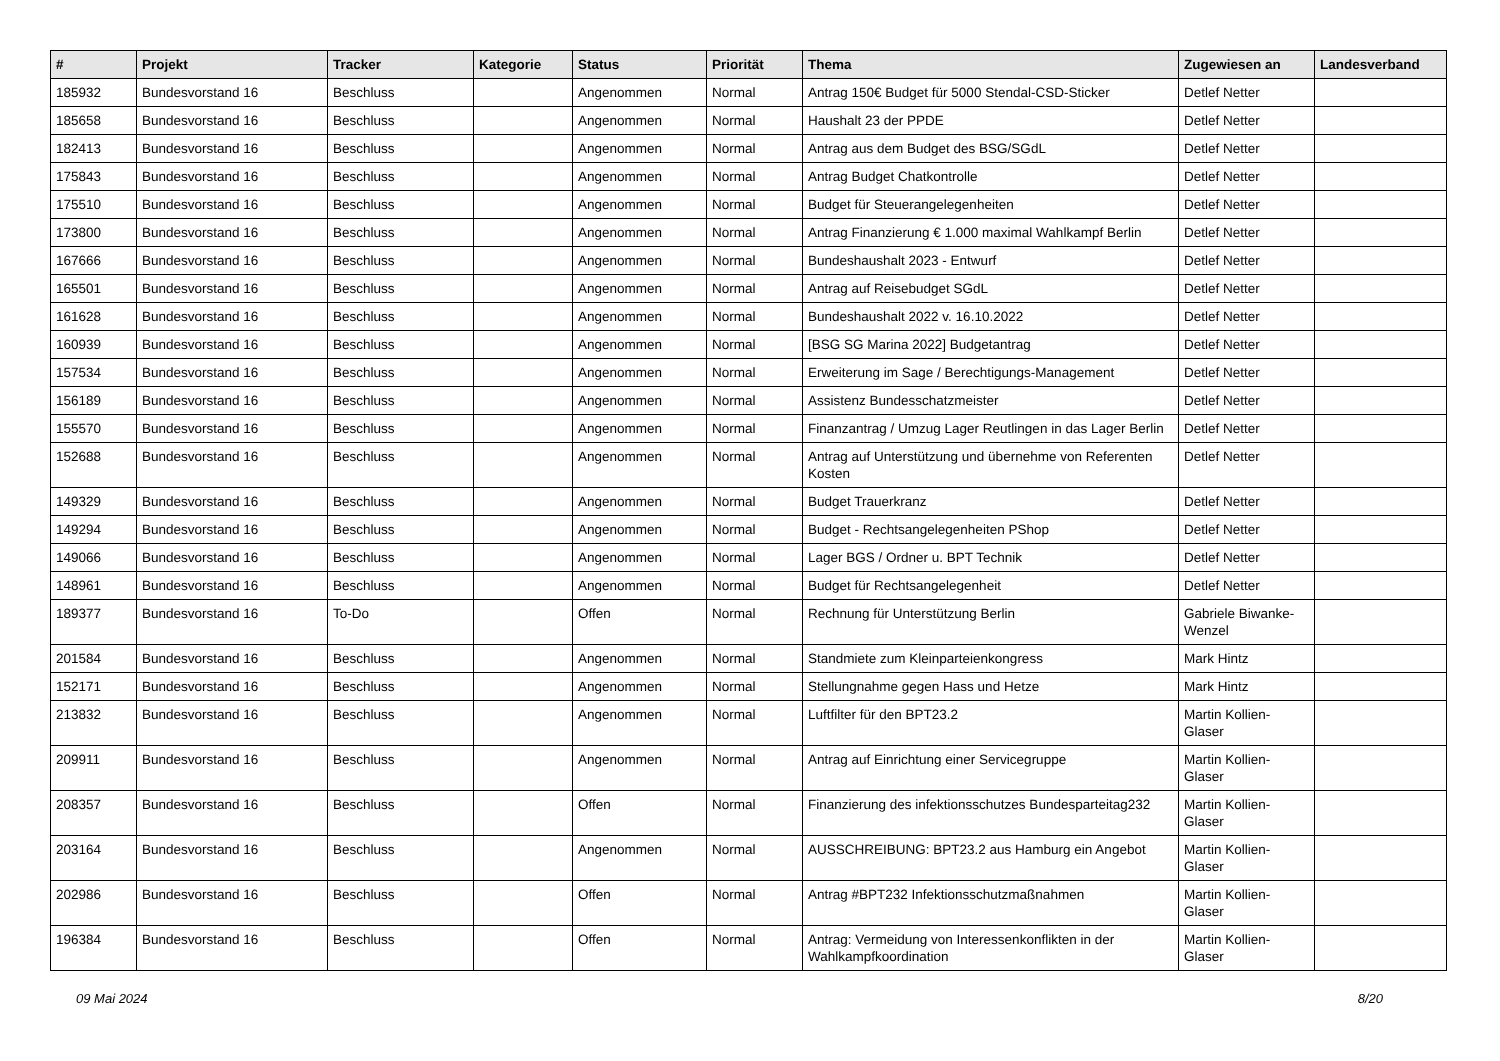| # | Projekt | Tracker | Kategorie | Status | Priorität | Thema | Zugewiesen an | Landesverband |
| --- | --- | --- | --- | --- | --- | --- | --- | --- |
| 185932 | Bundesvorstand 16 | Beschluss | | Angenommen | Normal | Antrag 150€ Budget für 5000 Stendal-CSD-Sticker | Detlef Netter | |
| 185658 | Bundesvorstand 16 | Beschluss | | Angenommen | Normal | Haushalt 23 der PPDE | Detlef Netter | |
| 182413 | Bundesvorstand 16 | Beschluss | | Angenommen | Normal | Antrag aus dem Budget des BSG/SGdL | Detlef Netter | |
| 175843 | Bundesvorstand 16 | Beschluss | | Angenommen | Normal | Antrag Budget Chatkontrolle | Detlef Netter | |
| 175510 | Bundesvorstand 16 | Beschluss | | Angenommen | Normal | Budget für Steuerangelegenheiten | Detlef Netter | |
| 173800 | Bundesvorstand 16 | Beschluss | | Angenommen | Normal | Antrag Finanzierung € 1.000 maximal Wahlkampf Berlin | Detlef Netter | |
| 167666 | Bundesvorstand 16 | Beschluss | | Angenommen | Normal | Bundeshaushalt 2023 - Entwurf | Detlef Netter | |
| 165501 | Bundesvorstand 16 | Beschluss | | Angenommen | Normal | Antrag auf Reisebudget SGdL | Detlef Netter | |
| 161628 | Bundesvorstand 16 | Beschluss | | Angenommen | Normal | Bundeshaushalt 2022 v. 16.10.2022 | Detlef Netter | |
| 160939 | Bundesvorstand 16 | Beschluss | | Angenommen | Normal | [BSG SG Marina 2022] Budgetantrag | Detlef Netter | |
| 157534 | Bundesvorstand 16 | Beschluss | | Angenommen | Normal | Erweiterung im Sage / Berechtigungs-Management | Detlef Netter | |
| 156189 | Bundesvorstand 16 | Beschluss | | Angenommen | Normal | Assistenz Bundesschatzmeister | Detlef Netter | |
| 155570 | Bundesvorstand 16 | Beschluss | | Angenommen | Normal | Finanzantrag / Umzug Lager Reutlingen in das Lager Berlin | Detlef Netter | |
| 152688 | Bundesvorstand 16 | Beschluss | | Angenommen | Normal | Antrag auf Unterstützung und übernehme von Referenten Kosten | Detlef Netter | |
| 149329 | Bundesvorstand 16 | Beschluss | | Angenommen | Normal | Budget Trauerkranz | Detlef Netter | |
| 149294 | Bundesvorstand 16 | Beschluss | | Angenommen | Normal | Budget - Rechtsangelegenheiten PShop | Detlef Netter | |
| 149066 | Bundesvorstand 16 | Beschluss | | Angenommen | Normal | Lager BGS / Ordner u. BPT Technik | Detlef Netter | |
| 148961 | Bundesvorstand 16 | Beschluss | | Angenommen | Normal | Budget für Rechtsangelegenheit | Detlef Netter | |
| 189377 | Bundesvorstand 16 | To-Do | | Offen | Normal | Rechnung für Unterstützung Berlin | Gabriele Biwanke-Wenzel | |
| 201584 | Bundesvorstand 16 | Beschluss | | Angenommen | Normal | Standmiete zum Kleinparteienkongress | Mark Hintz | |
| 152171 | Bundesvorstand 16 | Beschluss | | Angenommen | Normal | Stellungnahme gegen Hass und Hetze | Mark Hintz | |
| 213832 | Bundesvorstand 16 | Beschluss | | Angenommen | Normal | Luftfilter für den BPT23.2 | Martin Kollien-Glaser | |
| 209911 | Bundesvorstand 16 | Beschluss | | Angenommen | Normal | Antrag auf Einrichtung einer Servicegruppe | Martin Kollien-Glaser | |
| 208357 | Bundesvorstand 16 | Beschluss | | Offen | Normal | Finanzierung des infektionsschutzes Bundesparteitag232 | Martin Kollien-Glaser | |
| 203164 | Bundesvorstand 16 | Beschluss | | Angenommen | Normal | AUSSCHREIBUNG: BPT23.2 aus Hamburg ein Angebot | Martin Kollien-Glaser | |
| 202986 | Bundesvorstand 16 | Beschluss | | Offen | Normal | Antrag #BPT232 Infektionsschutzmaßnahmen | Martin Kollien-Glaser | |
| 196384 | Bundesvorstand 16 | Beschluss | | Offen | Normal | Antrag: Vermeidung von Interessenkonflikten in der Wahlkampfkoordination | Martin Kollien-Glaser | |
09 Mai 2024 8/20